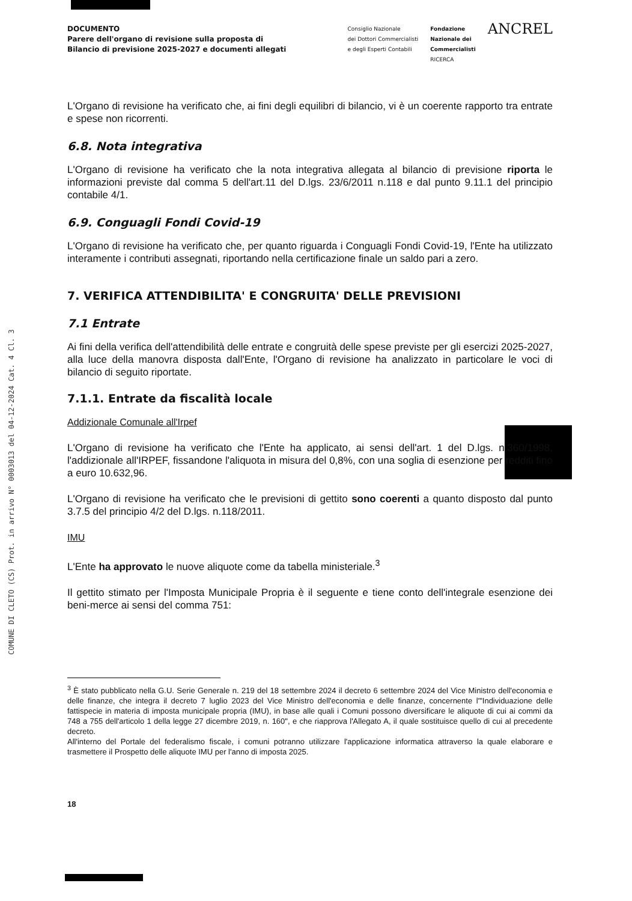COMUNE DI CLETO (CS) Prot. in arrivo N° 0003013 del 04-12-2024 Cat. 4 Cl. 3
DOCUMENTO
Parere dell'organo di revisione sulla proposta di
Bilancio di previsione 2025-2027 e documenti allegati
Consiglio Nazionale
dei Dottori Commercialisti
e degli Esperti Contabili
Fondazione
Nazionale dei
Commercialisti
RICERCA
ANCREL
L'Organo di revisione ha verificato che, ai fini degli equilibri di bilancio, vi è un coerente rapporto tra entrate e spese non ricorrenti.
6.8. Nota integrativa
L'Organo di revisione ha verificato che la nota integrativa allegata al bilancio di previsione riporta le informazioni previste dal comma 5 dell'art.11 del D.lgs. 23/6/2011 n.118 e dal punto 9.11.1 del principio contabile 4/1.
6.9. Conguagli Fondi Covid-19
L'Organo di revisione ha verificato che, per quanto riguarda i Conguagli Fondi Covid-19, l'Ente ha utilizzato interamente i contributi assegnati, riportando nella certificazione finale un saldo pari a zero.
7. VERIFICA ATTENDIBILITA' E CONGRUITA' DELLE PREVISIONI
7.1 Entrate
Ai fini della verifica dell'attendibilità delle entrate e congruità delle spese previste per gli esercizi 2025-2027, alla luce della manovra disposta dall'Ente, l'Organo di revisione ha analizzato in particolare le voci di bilancio di seguito riportate.
7.1.1. Entrate da fiscalità locale
Addizionale Comunale all'Irpef
L'Organo di revisione ha verificato che l'Ente ha applicato, ai sensi dell'art. 1 del D.lgs. n.360/1998, l'addizionale all'IRPEF, fissandone l'aliquota in misura del 0,8%, con una soglia di esenzione per redditi fino a euro 10.632,96.
L'Organo di revisione ha verificato che le previsioni di gettito sono coerenti a quanto disposto dal punto 3.7.5 del principio 4/2 del D.lgs. n.118/2011.
IMU
L'Ente ha approvato le nuove aliquote come da tabella ministeriale.<sup>3</sup>
Il gettito stimato per l'Imposta Municipale Propria è il seguente e tiene conto dell'integrale esenzione dei beni-merce ai sensi del comma 751:
<sup>3</sup> È stato pubblicato nella G.U. Serie Generale n. 219 del 18 settembre 2024 il decreto 6 settembre 2024 del Vice Ministro dell'economia e delle finanze, che integra il decreto 7 luglio 2023 del Vice Ministro dell'economia e delle finanze, concernente l'"Individuazione delle fattispecie in materia di imposta municipale propria (IMU), in base alle quali i Comuni possono diversificare le aliquote di cui ai commi da 748 a 755 dell'articolo 1 della legge 27 dicembre 2019, n. 160", e che riapprova l'Allegato A, il quale sostituisce quello di cui al precedente decreto.
All'interno del Portale del federalismo fiscale, i comuni potranno utilizzare l'applicazione informatica attraverso la quale elaborare e trasmettere il Prospetto delle aliquote IMU per l'anno di imposta 2025.
18